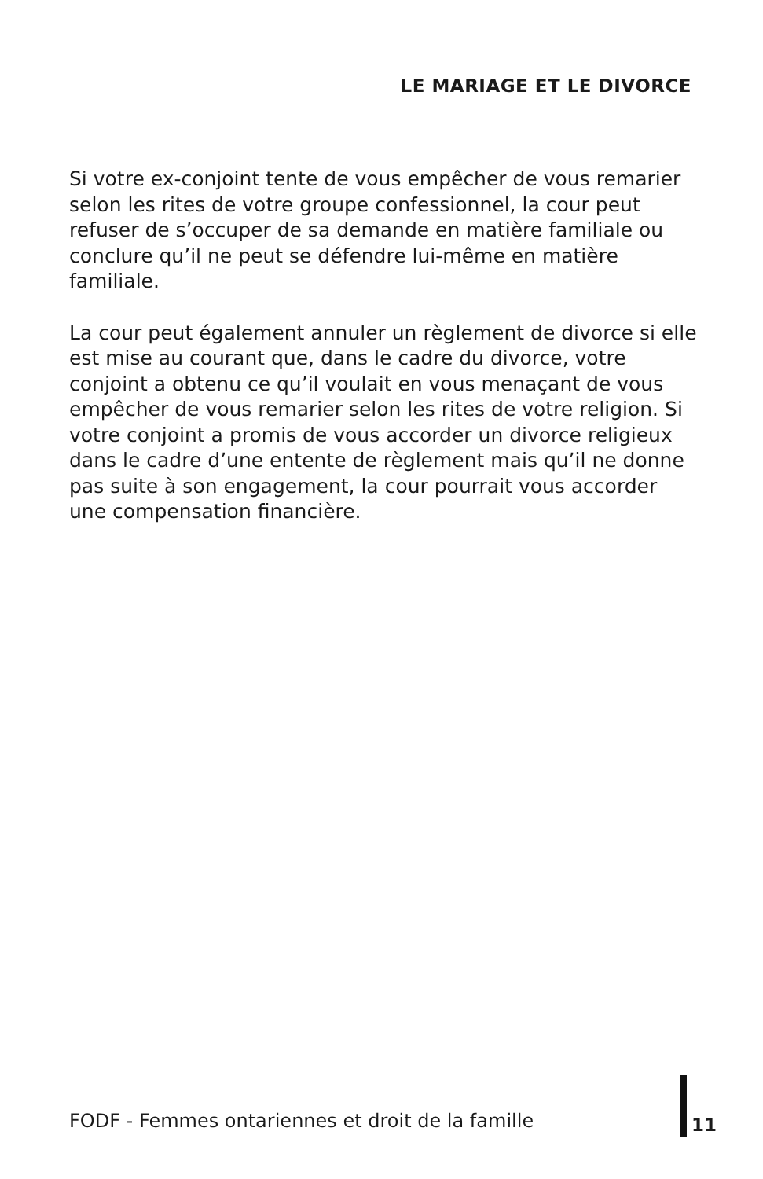LE MARIAGE ET LE DIVORCE
Si votre ex-conjoint tente de vous empêcher de vous remarier selon les rites de votre groupe confessionnel, la cour peut refuser de s’occuper de sa demande en matière familiale ou conclure qu’il ne peut se défendre lui-même en matière familiale.
La cour peut également annuler un règlement de divorce si elle est mise au courant que, dans le cadre du divorce, votre conjoint a obtenu ce qu’il voulait en vous menaçant de vous empêcher de vous remarier selon les rites de votre religion. Si votre conjoint a promis de vous accorder un divorce religieux dans le cadre d’une entente de règlement mais qu’il ne donne pas suite à son engagement, la cour pourrait vous accorder une compensation financière.
FODF - Femmes ontariennes et droit de la famille
11